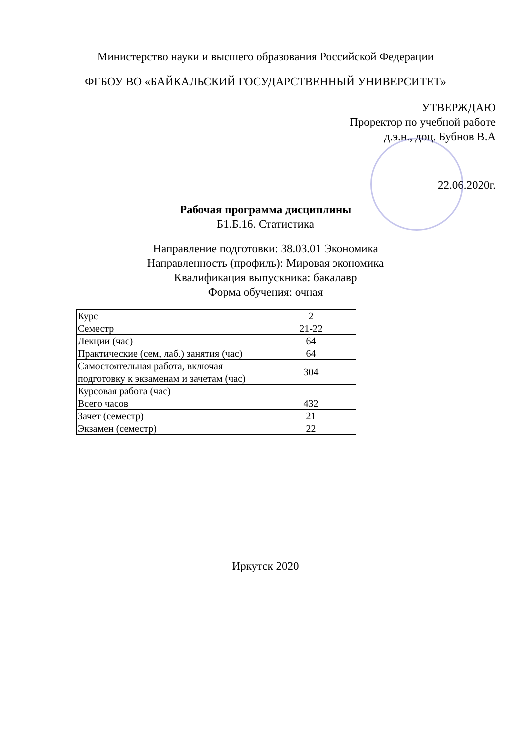Министерство науки и высшего образования Российской Федерации
ФГБОУ ВО «БАЙКАЛЬСКИЙ ГОСУДАРСТВЕННЫЙ УНИВЕРСИТЕТ»
УТВЕРЖДАЮ
Проректор по учебной работе
д.э.н., доц. Бубнов В.А
22.06.2020г.
Рабочая программа дисциплины
Б1.Б.16. Статистика
Направление подготовки: 38.03.01 Экономика
Направленность (профиль): Мировая экономика
Квалификация выпускника: бакалавр
Форма обучения: очная
| Курс | 2 |
| Семестр | 21-22 |
| Лекции (час) | 64 |
| Практические (сем, лаб.) занятия (час) | 64 |
| Самостоятельная работа, включая подготовку к экзаменам и зачетам (час) | 304 |
| Курсовая работа (час) | |
| Всего часов | 432 |
| Зачет (семестр) | 21 |
| Экзамен (семестр) | 22 |
Иркутск 2020